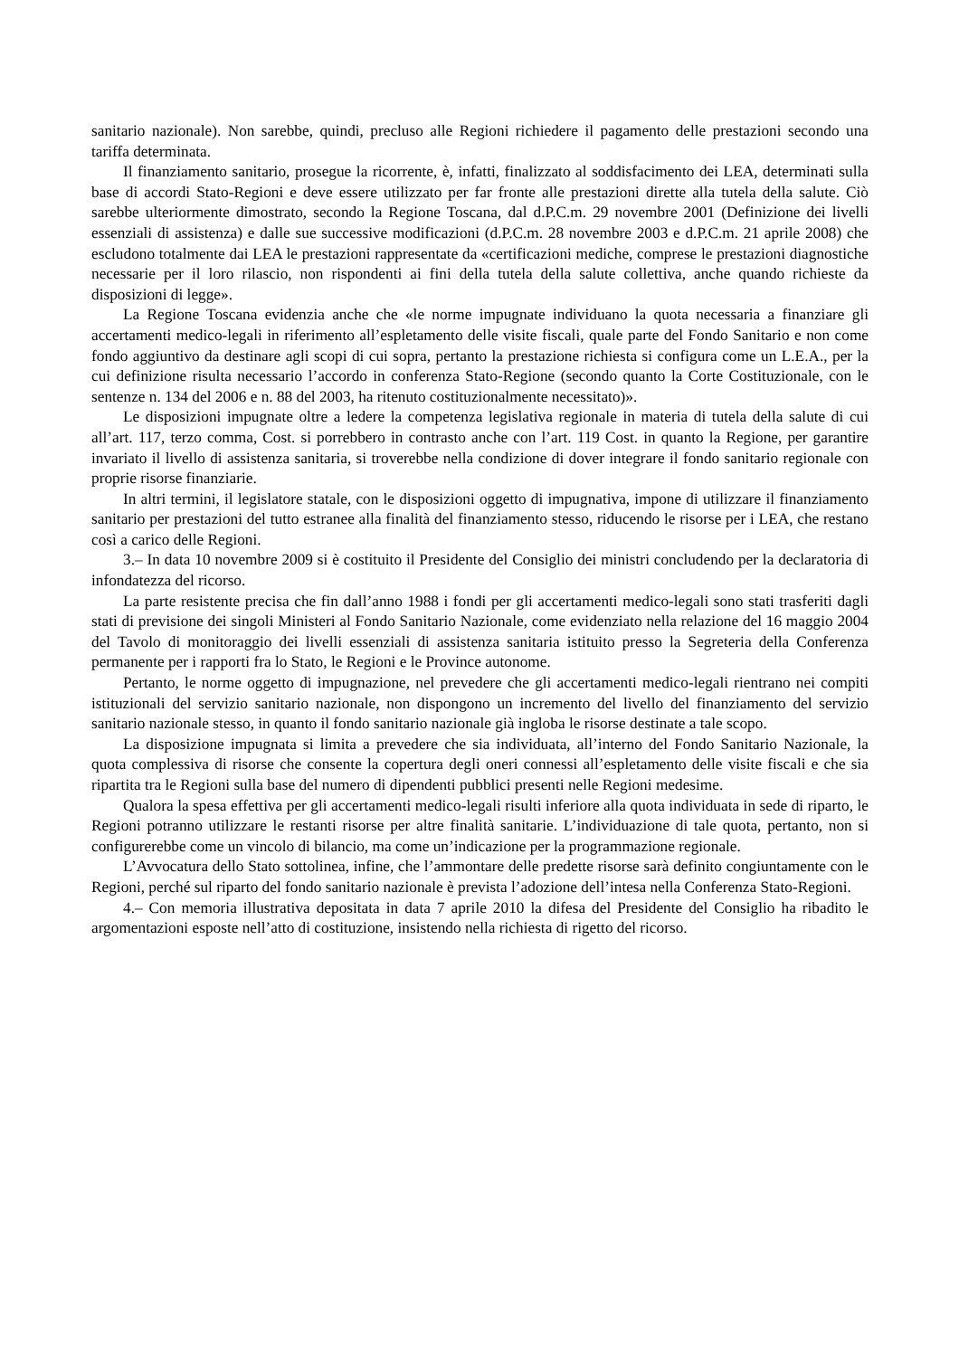sanitario nazionale). Non sarebbe, quindi, precluso alle Regioni richiedere il pagamento delle prestazioni secondo una tariffa determinata.
Il finanziamento sanitario, prosegue la ricorrente, è, infatti, finalizzato al soddisfacimento dei LEA, determinati sulla base di accordi Stato-Regioni e deve essere utilizzato per far fronte alle prestazioni dirette alla tutela della salute. Ciò sarebbe ulteriormente dimostrato, secondo la Regione Toscana, dal d.P.C.m. 29 novembre 2001 (Definizione dei livelli essenziali di assistenza) e dalle sue successive modificazioni (d.P.C.m. 28 novembre 2003 e d.P.C.m. 21 aprile 2008) che escludono totalmente dai LEA le prestazioni rappresentate da «certificazioni mediche, comprese le prestazioni diagnostiche necessarie per il loro rilascio, non rispondenti ai fini della tutela della salute collettiva, anche quando richieste da disposizioni di legge».
La Regione Toscana evidenzia anche che «le norme impugnate individuano la quota necessaria a finanziare gli accertamenti medico-legali in riferimento all’espletamento delle visite fiscali, quale parte del Fondo Sanitario e non come fondo aggiuntivo da destinare agli scopi di cui sopra, pertanto la prestazione richiesta si configura come un L.E.A., per la cui definizione risulta necessario l’accordo in conferenza Stato-Regione (secondo quanto la Corte Costituzionale, con le sentenze n. 134 del 2006 e n. 88 del 2003, ha ritenuto costituzionalmente necessitato)».
Le disposizioni impugnate oltre a ledere la competenza legislativa regionale in materia di tutela della salute di cui all’art. 117, terzo comma, Cost. si porrebbero in contrasto anche con l’art. 119 Cost. in quanto la Regione, per garantire invariato il livello di assistenza sanitaria, si troverebbe nella condizione di dover integrare il fondo sanitario regionale con proprie risorse finanziarie.
In altri termini, il legislatore statale, con le disposizioni oggetto di impugnativa, impone di utilizzare il finanziamento sanitario per prestazioni del tutto estranee alla finalità del finanziamento stesso, riducendo le risorse per i LEA, che restano così a carico delle Regioni.
3.– In data 10 novembre 2009 si è costituito il Presidente del Consiglio dei ministri concludendo per la declaratoria di infondatezza del ricorso.
La parte resistente precisa che fin dall’anno 1988 i fondi per gli accertamenti medico-legali sono stati trasferiti dagli stati di previsione dei singoli Ministeri al Fondo Sanitario Nazionale, come evidenziato nella relazione del 16 maggio 2004 del Tavolo di monitoraggio dei livelli essenziali di assistenza sanitaria istituito presso la Segreteria della Conferenza permanente per i rapporti fra lo Stato, le Regioni e le Province autonome.
Pertanto, le norme oggetto di impugnazione, nel prevedere che gli accertamenti medico-legali rientrano nei compiti istituzionali del servizio sanitario nazionale, non dispongono un incremento del livello del finanziamento del servizio sanitario nazionale stesso, in quanto il fondo sanitario nazionale già ingloba le risorse destinate a tale scopo.
La disposizione impugnata si limita a prevedere che sia individuata, all’interno del Fondo Sanitario Nazionale, la quota complessiva di risorse che consente la copertura degli oneri connessi all’espletamento delle visite fiscali e che sia ripartita tra le Regioni sulla base del numero di dipendenti pubblici presenti nelle Regioni medesime.
Qualora la spesa effettiva per gli accertamenti medico-legali risulti inferiore alla quota individuata in sede di riparto, le Regioni potranno utilizzare le restanti risorse per altre finalità sanitarie. L’individuazione di tale quota, pertanto, non si configurerebbe come un vincolo di bilancio, ma come un’indicazione per la programmazione regionale.
L’Avvocatura dello Stato sottolinea, infine, che l’ammontare delle predette risorse sarà definito congiuntamente con le Regioni, perché sul riparto del fondo sanitario nazionale è prevista l’adozione dell’intesa nella Conferenza Stato-Regioni.
4.– Con memoria illustrativa depositata in data 7 aprile 2010 la difesa del Presidente del Consiglio ha ribadito le argomentazioni esposte nell’atto di costituzione, insistendo nella richiesta di rigetto del ricorso.